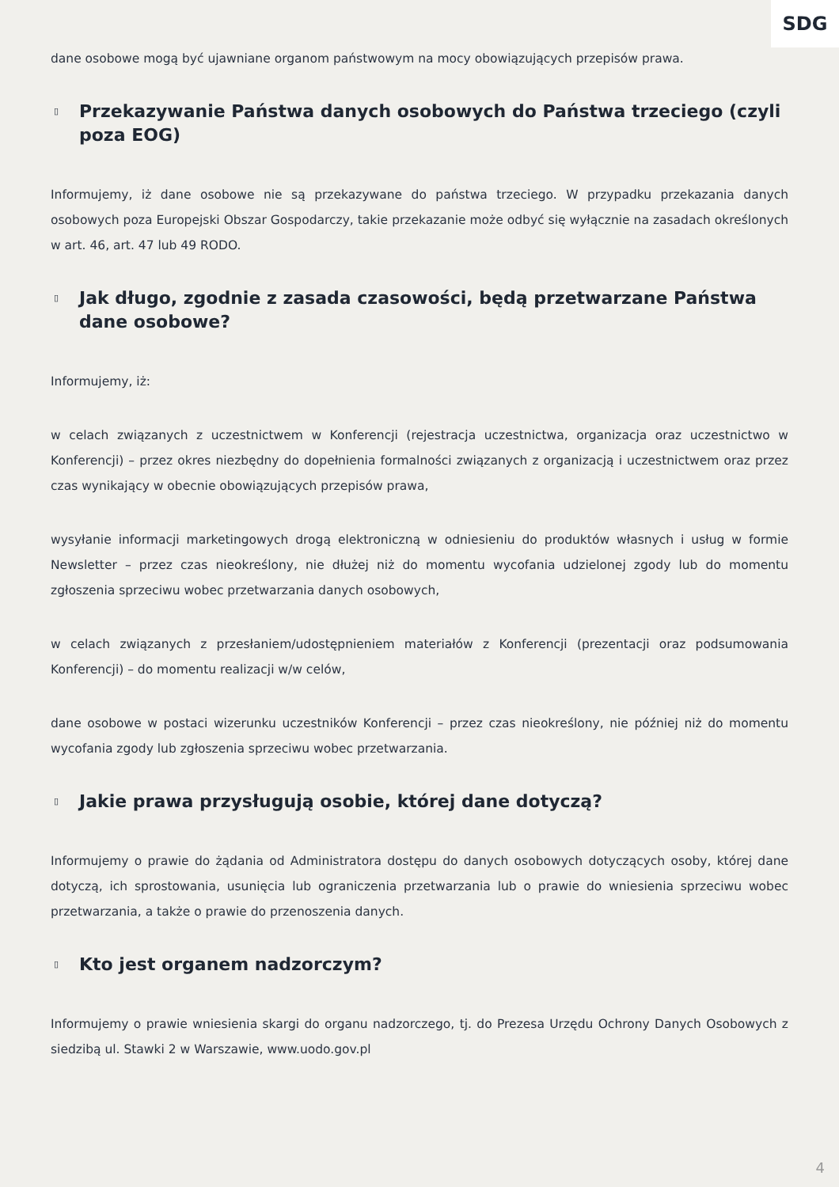SDG
dane osobowe mogą być ujawniane organom państwowym na mocy obowiązujących przepisów prawa.
▯ Przekazywanie Państwa danych osobowych do Państwa trzeciego (czyli poza EOG)
Informujemy, iż dane osobowe nie są przekazywane do państwa trzeciego. W przypadku przekazania danych osobowych poza Europejski Obszar Gospodarczy, takie przekazanie może odbyć się wyłącznie na zasadach określonych w art. 46, art. 47 lub 49 RODO.
▯ Jak długo, zgodnie z zasada czasowości, będą przetwarzane Państwa dane osobowe?
Informujemy, iż:
w celach związanych z uczestnictwem w Konferencji (rejestracja uczestnictwa, organizacja oraz uczestnictwo w Konferencji) – przez okres niezbędny do dopełnienia formalności związanych z organizacją i uczestnictwem oraz przez czas wynikający w obecnie obowiązujących przepisów prawa,
wysyłanie informacji marketingowych drogą elektroniczną w odniesieniu do produktów własnych i usług w formie Newsletter – przez czas nieokreślony, nie dłużej niż do momentu wycofania udzielonej zgody lub do momentu zgłoszenia sprzeciwu wobec przetwarzania danych osobowych,
w celach związanych z przesłaniem/udostępnieniem materiałów z Konferencji (prezentacji oraz podsumowania Konferencji) – do momentu realizacji w/w celów,
dane osobowe w postaci wizerunku uczestników Konferencji – przez czas nieokreślony, nie później niż do momentu wycofania zgody lub zgłoszenia sprzeciwu wobec przetwarzania.
▯ Jakie prawa przysługują osobie, której dane dotyczą?
Informujemy o prawie do żądania od Administratora dostępu do danych osobowych dotyczących osoby, której dane dotyczą, ich sprostowania, usunięcia lub ograniczenia przetwarzania lub o prawie do wniesienia sprzeciwu wobec przetwarzania, a także o prawie do przenoszenia danych.
▯ Kto jest organem nadzorczym?
Informujemy o prawie wniesienia skargi do organu nadzorczego, tj. do Prezesa Urzędu Ochrony Danych Osobowych z siedzibą ul. Stawki 2 w Warszawie, www.uodo.gov.pl
4